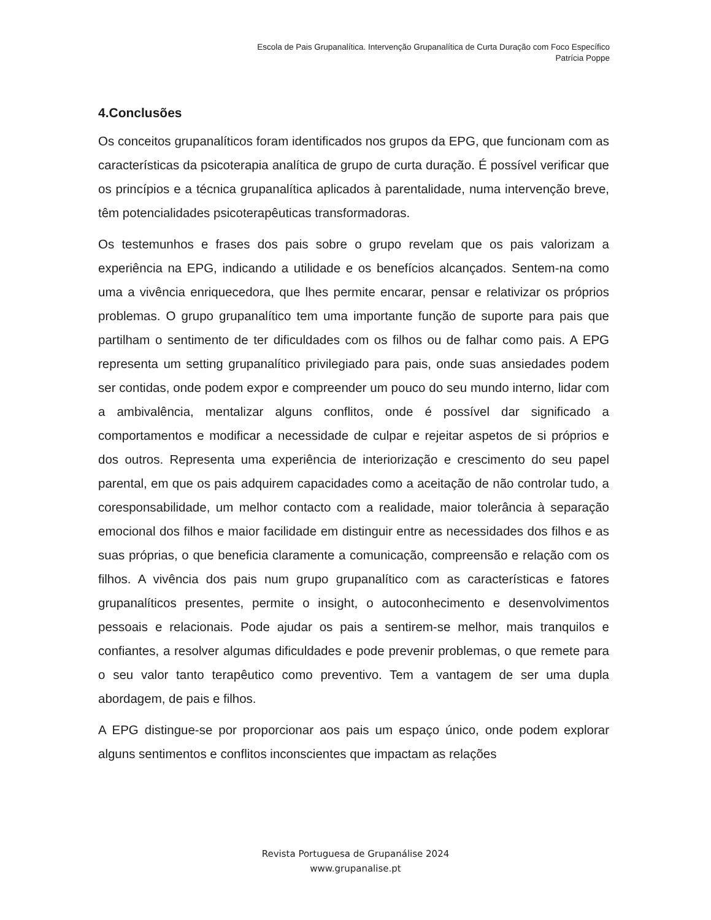Escola de Pais Grupanalítica. Intervenção Grupanalítica de Curta Duração com Foco Específico
Patrícia Poppe
4.Conclusões
Os conceitos grupanalíticos foram identificados nos grupos da EPG, que funcionam com as características da psicoterapia analítica de grupo de curta duração. É possível verificar que os princípios e a técnica grupanalítica aplicados à parentalidade, numa intervenção breve, têm potencialidades psicoterapêuticas transformadoras.
Os testemunhos e frases dos pais sobre o grupo revelam que os pais valorizam a experiência na EPG, indicando a utilidade e os benefícios alcançados. Sentem-na como uma a vivência enriquecedora, que lhes permite encarar, pensar e relativizar os próprios problemas. O grupo grupanalítico tem uma importante função de suporte para pais que partilham o sentimento de ter dificuldades com os filhos ou de falhar como pais. A EPG representa um setting grupanalítico privilegiado para pais, onde suas ansiedades podem ser contidas, onde podem expor e compreender um pouco do seu mundo interno, lidar com a ambivalência, mentalizar alguns conflitos, onde é possível dar significado a comportamentos e modificar a necessidade de culpar e rejeitar aspetos de si próprios e dos outros. Representa uma experiência de interiorização e crescimento do seu papel parental, em que os pais adquirem capacidades como a aceitação de não controlar tudo, a coresponsabilidade, um melhor contacto com a realidade, maior tolerância à separação emocional dos filhos e maior facilidade em distinguir entre as necessidades dos filhos e as suas próprias, o que beneficia claramente a comunicação, compreensão e relação com os filhos. A vivência dos pais num grupo grupanalítico com as características e fatores grupanalíticos presentes, permite o insight, o autoconhecimento e desenvolvimentos pessoais e relacionais. Pode ajudar os pais a sentirem-se melhor, mais tranquilos e confiantes, a resolver algumas dificuldades e pode prevenir problemas, o que remete para o seu valor tanto terapêutico como preventivo. Tem a vantagem de ser uma dupla abordagem, de pais e filhos.
A EPG distingue-se por proporcionar aos pais um espaço único, onde podem explorar alguns sentimentos e conflitos inconscientes que impactam as relações
Revista Portuguesa de Grupanálise 2024
www.grupanalise.pt